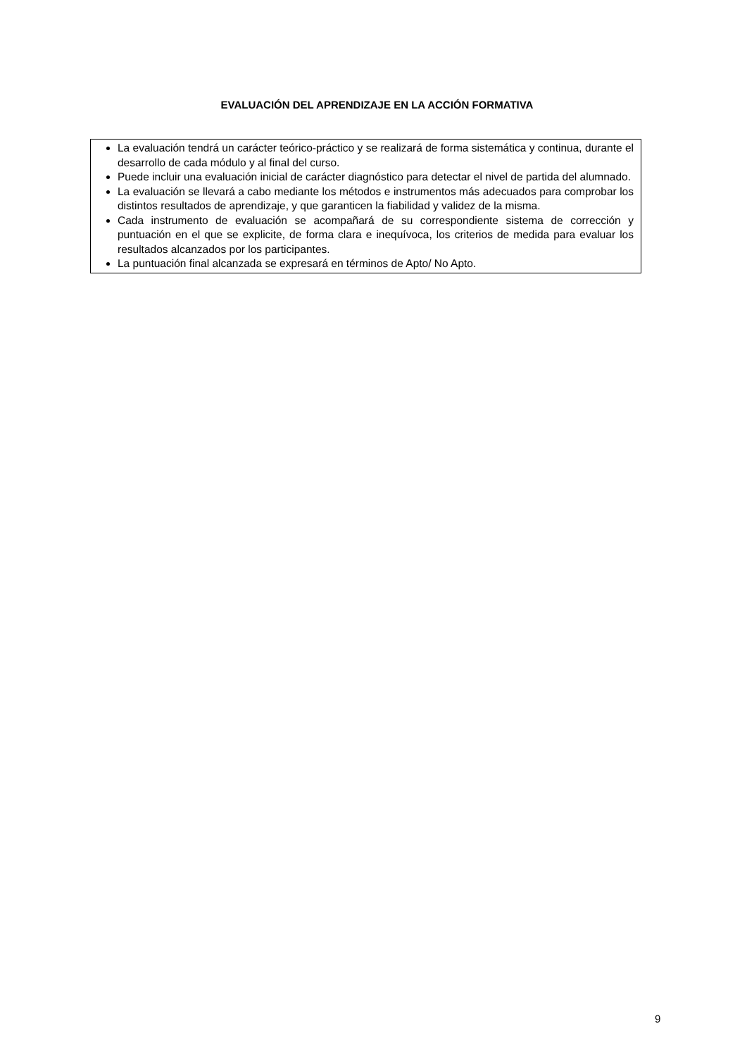EVALUACIÓN DEL APRENDIZAJE EN LA ACCIÓN FORMATIVA
La evaluación tendrá un carácter teórico-práctico y se realizará de forma sistemática y continua, durante el desarrollo de cada módulo y al final del curso.
Puede incluir una evaluación inicial de carácter diagnóstico para detectar el nivel de partida del alumnado.
La evaluación se llevará a cabo mediante los métodos e instrumentos más adecuados para comprobar los distintos resultados de aprendizaje, y que garanticen la fiabilidad y validez de la misma.
Cada instrumento de evaluación se acompañará de su correspondiente sistema de corrección y puntuación en el que se explicite, de forma clara e inequívoca, los criterios de medida para evaluar los resultados alcanzados por los participantes.
La puntuación final alcanzada se expresará en términos de Apto/ No Apto.
9